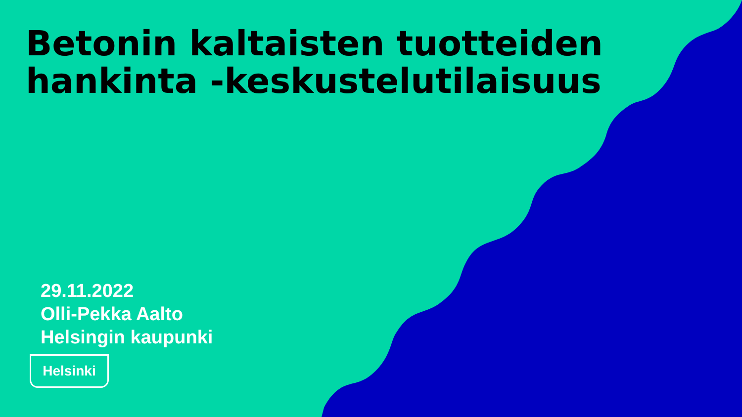Betonin kaltaisten tuotteiden hankinta -keskustelutilaisuus
29.11.2022
Olli-Pekka Aalto
Helsingin kaupunki
Helsinki